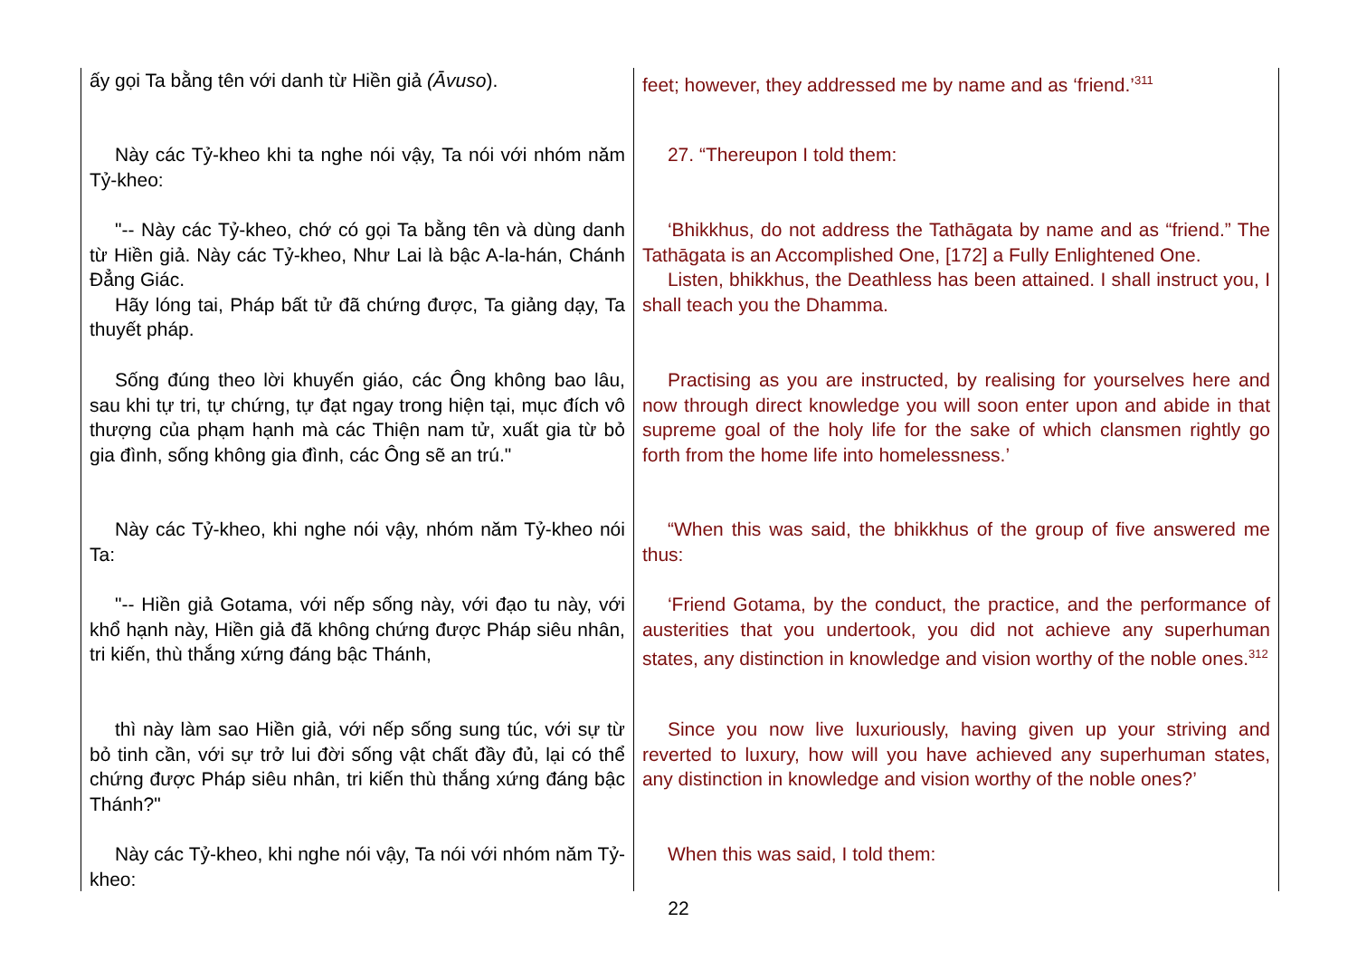| ấy gọi Ta bằng tên với danh từ Hiền giả (Āvuso ). | feet; however, they addressed me by name and as ‘friend.’<sup>311</sup> |
| Này các Tỷ-kheo khi ta nghe nói vậy, Ta nói với nhóm năm Tỷ-kheo: | 27. “Thereupon I told them: |
| "-- Này các Tỷ-kheo, chớ có gọi Ta bằng tên và dùng danh từ Hiền giả. Này các Tỷ-kheo, Như Lai là bậc A-la-hán, Chánh Đẳng Giác. Hãy lóng tai, Pháp bất tử đã chứng được, Ta giảng dạy, Ta thuyết pháp. | ‘Bhikkhus, do not address the Tathāgata by name and as “friend.” The Tathāgata is an Accomplished One, [172] a Fully Enlightened One. Listen, bhikkhus, the Deathless has been attained. I shall instruct you, I shall teach you the Dhamma. |
| Sống đúng theo lời khuyến giáo, các Ông không bao lâu, sau khi tự tri, tự chứng, tự đạt ngay trong hiện tại, mục đích vô thượng của phạm hạnh mà các Thiện nam tử, xuất gia từ bỏ gia đình, sống không gia đình, các Ông sẽ an trú." | Practising as you are instructed, by realising for yourselves here and now through direct knowledge you will soon enter upon and abide in that supreme goal of the holy life for the sake of which clansmen rightly go forth from the home life into homelessness.’ |
| Này các Tỷ-kheo, khi nghe nói vậy, nhóm năm Tỷ-kheo nói Ta: | “When this was said, the bhikkhus of the group of five answered me thus: |
| "-- Hiền giả Gotama, với nếp sống này, với đạo tu này, với khổ hạnh này, Hiền giả đã không chứng được Pháp siêu nhân, tri kiến, thù thắng xứng đáng bậc Thánh, | ‘Friend Gotama, by the conduct, the practice, and the performance of austerities that you undertook, you did not achieve any superhuman states, any distinction in knowledge and vision worthy of the noble ones.<sup>312</sup> |
| thì này làm sao Hiền giả, với nếp sống sung túc, với sự từ bỏ tinh cần, với sự trở lui đời sống vật chất đầy đủ, lại có thể chứng được Pháp siêu nhân, tri kiến thù thắng xứng đáng bậc Thánh?" | Since you now live luxuriously, having given up your striving and reverted to luxury, how will you have achieved any superhuman states, any distinction in knowledge and vision worthy of the noble ones?’ |
| Này các Tỷ-kheo, khi nghe nói vậy, Ta nói với nhóm năm Tỷ-kheo: | When this was said, I told them: |
22